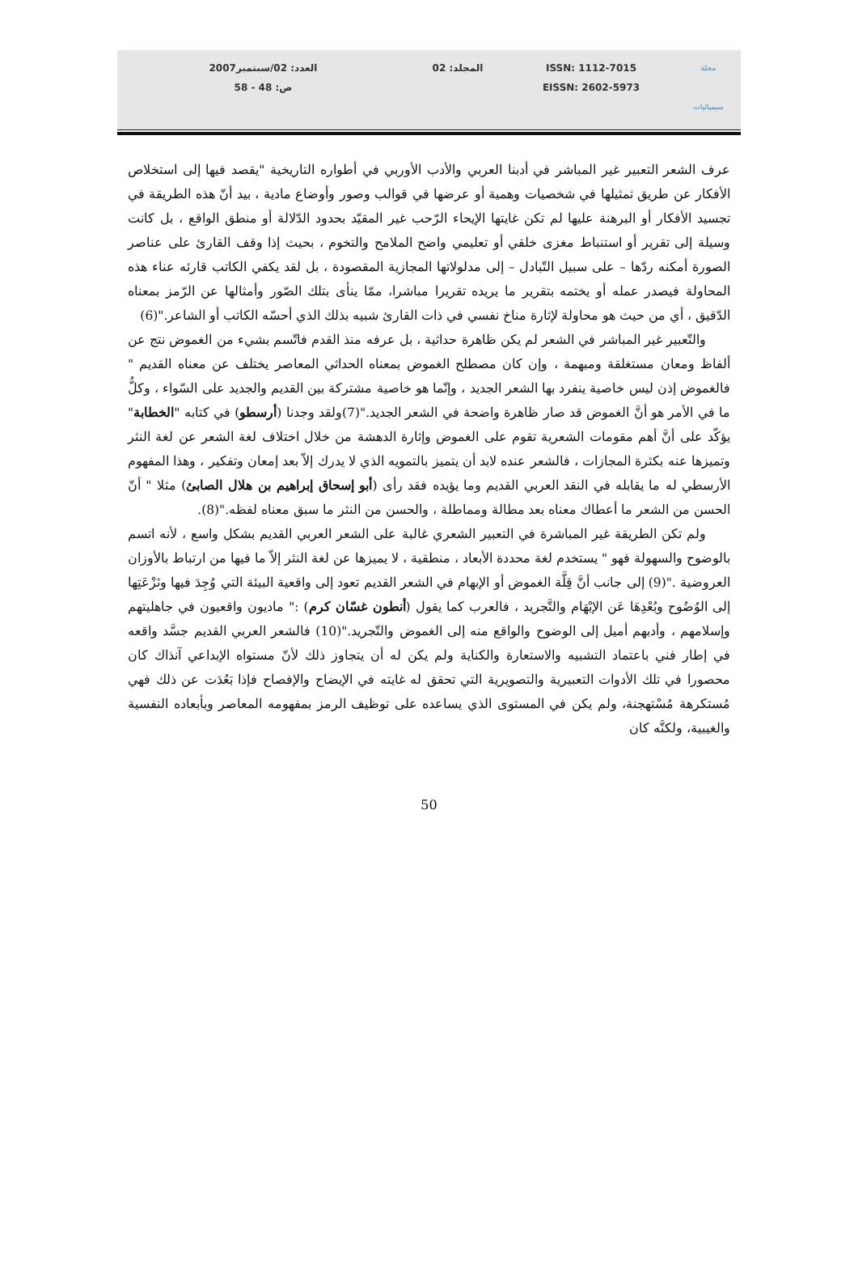مجلة
سيميائيات
ISSN: 1112-7015
EISSN: 2602-5973
المجلد: 02 العدد: 02/سبتمبر2007
ص: 48 - 58
عرف الشعر التعبير غير المباشر في أدبنا العربي والأدب الأوربي في أطواره التاريخية "يقصد فيها إلى استخلاص الأفكار عن طريق تمثيلها في شخصيات وهمية أو عرضها في قوالب وصور وأوضاع مادية ، بيد أنّ هذه الطريقة في تجسيد الأفكار أو البرهنة عليها لم تكن غايتها الإيحاء الرّحب غير المقيّد بحدود الدّلالة أو منطق الواقع ، بل كانت وسيلة إلى تقرير أو استنباط مغزى خلقي أو تعليمي واضح الملامح والتخوم ، بحيث إذا وقف القارئ على عناصر الصورة أمكنه ردّها – على سبيل التّبادل – إلى مدلولاتها المجازية المقصودة ، بل لقد يكفي الكاتب قارئه عناء هذه المحاولة فيصدر عمله أو يختمه بتقرير ما يريده تقريرا مباشرا، ممّا ينأى بتلك الصّور وأمثالها عن الرّمز بمعناه الدّقيق ، أي من حيث هو محاولة لإثارة مناخ نفسي في ذات القارئ شبيه بذلك الذي أحسّه الكاتب أو الشاعر."(6)
والتّعبير غير المباشر في الشعر لم يكن ظاهرة حداثية ، بل عرفه منذ القدم فاتّسم بشيء من الغموض نتج عن ألفاظ ومعان مستغلقة ومبهمة ، وإن كان مصطلح الغموض بمعناه الحداثي المعاصر يختلف عن معناه القديم " فالغموض إذن ليس خاصية ينفرد بها الشعر الجديد ، وإنّما هو خاصية مشتركة بين القديم والجديد على السّواء ، وكلُّ ما في الأمر هو أنَّ الغموض قد صار ظاهرة واضحة في الشعر الجديد."(7)ولقد وجدنا (أرسطو) في كتابه "الخطابة" يؤكّد على أنَّ أهم مقومات الشعرية تقوم على الغموض وإثارة الدهشة من خلال اختلاف لغة الشعر عن لغة النثر وتميزها عنه بكثرة المجازات ، فالشعر عنده لابد أن يتميز بالتمويه الذي لا يدرك إلاّ بعد إمعان وتفكير ، وهذا المفهوم الأرسطي له ما يقابله في النقد العربي القديم وما يؤيده فقد رأى (أبو إسحاق إبراهيم بن هلال الصابئ) مثلا " أنّ الحسن من الشعر ما أعطاك معناه بعد مطالة ومماطلة ، والحسن من النثر ما سبق معناه لفظه."(8).
ولم تكن الطريقة غير المباشرة في التعبير الشعري غالبة على الشعر العربي القديم بشكل واسع ، لأنه اتسم بالوضوح والسهولة فهو " يستخدم لغة محددة الأبعاد ، منطقية ، لا يميزها عن لغة النثر إلاّ ما فيها من ارتباط بالأوزان العروضية ."(9) إلى جانب أنَّ قِلَّة الغموض أو الإبهام في الشعر القديم تعود إلى واقعية البيئة التي وُجِدَ فيها ونَزْعَتِها إلى الوُضُوح وبُعْدِهَا عَن الإبْهَام والتَّجريد ، فالعرب كما يقول (أنطون غسّان كرم) :" ماديون واقعيون في جاهليتهم وإسلامهم ، وأدبهم أميل إلى الوضوح والواقع منه إلى الغموض والتّجريد."(10) فالشعر العربي القديم جسَّد واقعه في إطار فني باعتماد التشبيه والاستعارة والكناية ولم يكن له أن يتجاوز ذلك لأنّ مستواه الإبداعي آنذاك كان محصورا في تلك الأدوات التعبيرية والتصويرية التي تحقق له غايته في الإيضاح والإفصاح فإذا بَعُدَت عن ذلك فهي مُستكرهة مُسْتهجنة، ولم يكن في المستوى الذي يساعده على توظيف الرمز بمفهومه المعاصر وبأبعاده النفسية والغيبية، ولكنَّه كان
50